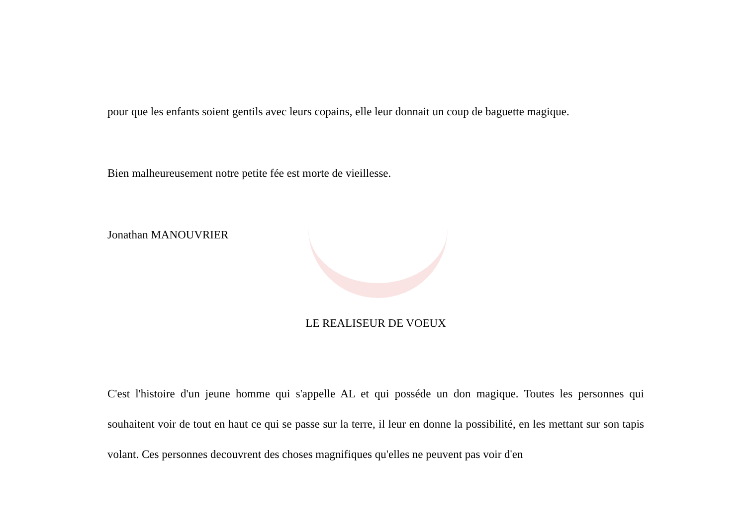pour que les enfants soient gentils avec leurs copains, elle leur donnait un coup de baguette magique.
Bien malheureusement notre petite fée est morte de vieillesse.
Jonathan MANOUVRIER
LE REALISEUR DE VOEUX
C'est l'histoire d'un jeune homme qui s'appelle AL et qui posséde un don magique. Toutes les personnes qui souhaitent voir de tout en haut ce qui se passe sur la terre, il leur en donne la possibilité, en les mettant sur son tapis volant. Ces personnes decouvrent des choses magnifiques qu'elles ne peuvent pas voir d'en